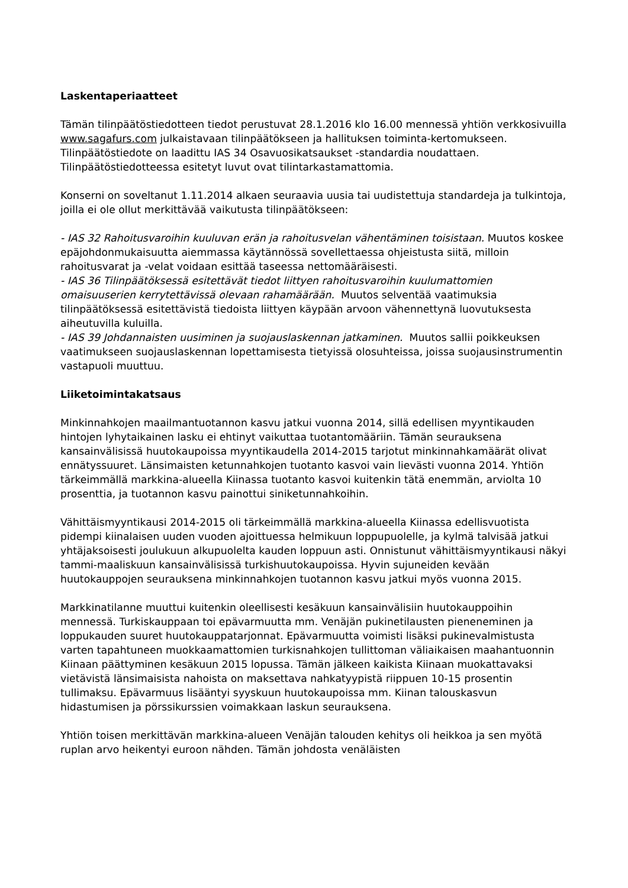Laskentaperiaatteet
Tämän tilinpäätöstiedotteen tiedot perustuvat 28.1.2016 klo 16.00 mennessä yhtiön verkkosivuilla www.sagafurs.com julkaistavaan tilinpäätökseen ja hallituksen toiminta-kertomukseen. Tilinpäätöstiedote on laadittu IAS 34 Osavuosikatsaukset -standardia noudattaen. Tilinpäätöstiedotteessa esitetyt luvut ovat tilintarkastamattomia.
Konserni on soveltanut 1.11.2014 alkaen seuraavia uusia tai uudistettuja standardeja ja tulkintoja, joilla ei ole ollut merkittävää vaikutusta tilinpäätökseen:
- IAS 32 Rahoitusvaroihin kuuluvan erän ja rahoitusvelan vähentäminen toisistaan. Muutos koskee epäjohdonmukaisuutta aiemmassa käytännössä sovellettaessa ohjeistusta siitä, milloin rahoitusvarat ja -velat voidaan esittää taseessa nettomääräisesti.
- IAS 36 Tilinpäätöksessä esitettävät tiedot liittyen rahoitusvaroihin kuulumattomien omaisuuserien kerrytettävissä olevaan rahamäärään. Muutos selventää vaatimuksia tilinpäätöksessä esitettävistä tiedoista liittyen käypään arvoon vähennettynä luovutuksesta aiheutuvilla kuluilla.
- IAS 39 Johdannaisten uusiminen ja suojauslaskennan jatkaminen. Muutos sallii poikkeuksen vaatimukseen suojauslaskennan lopettamisesta tietyissä olosuhteissa, joissa suojausinstrumentin vastapuoli muuttuu.
Liiketoimintakatsaus
Minkinnahkojen maailmantuotannon kasvu jatkui vuonna 2014, sillä edellisen myyntikauden hintojen lyhytaikainen lasku ei ehtinyt vaikuttaa tuotantomääriin. Tämän seurauksena kansainvälisissä huutokaupoissa myyntikaudella 2014-2015 tarjotut minkinnahkamäärät olivat ennätyssuuret. Länsimaisten ketunnahkojen tuotanto kasvoi vain lievästi vuonna 2014. Yhtiön tärkeimmällä markkina-alueella Kiinassa tuotanto kasvoi kuitenkin tätä enemmän, arviolta 10 prosenttia, ja tuotannon kasvu painottui siniketunnahkoihin.
Vähittäismyyntikausi 2014-2015 oli tärkeimmällä markkina-alueella Kiinassa edellisvuotista pidempi kiinalaisen uuden vuoden ajoittuessa helmikuun loppupuolelle, ja kylmä talvisää jatkui yhtäjaksoisesti joulukuun alkupuolelta kauden loppuun asti. Onnistunut vähittäismyyntikausi näkyi tammi-maaliskuun kansainvälisissä turkishuutokaupoissa. Hyvin sujuneiden kevään huutokauppojen seurauksena minkinnahkojen tuotannon kasvu jatkui myös vuonna 2015.
Markkinatilanne muuttui kuitenkin oleellisesti kesäkuun kansainvälisiin huutokauppoihin mennessä. Turkiskauppaan toi epävarmuutta mm. Venäjän pukinetilausten pieneneminen ja loppukauden suuret huutokauppatarjonnat. Epävarmuutta voimisti lisäksi pukinevalmistusta varten tapahtuneen muokkaamattomien turkisnahkojen tullittoman väliaikaisen maahantuonnin Kiinaan päättyminen kesäkuun 2015 lopussa. Tämän jälkeen kaikista Kiinaan muokattavaksi vietävistä länsimaisista nahoista on maksettava nahkatyypistä riippuen 10-15 prosentin tullimaksu. Epävarmuus lisääntyi syyskuun huutokaupoissa mm. Kiinan talouskasvun hidastumisen ja pörssikurssien voimakkaan laskun seurauksena.
Yhtiön toisen merkittävän markkina-alueen Venäjän talouden kehitys oli heikkoa ja sen myötä ruplan arvo heikentyi euroon nähden. Tämän johdosta venäläisten